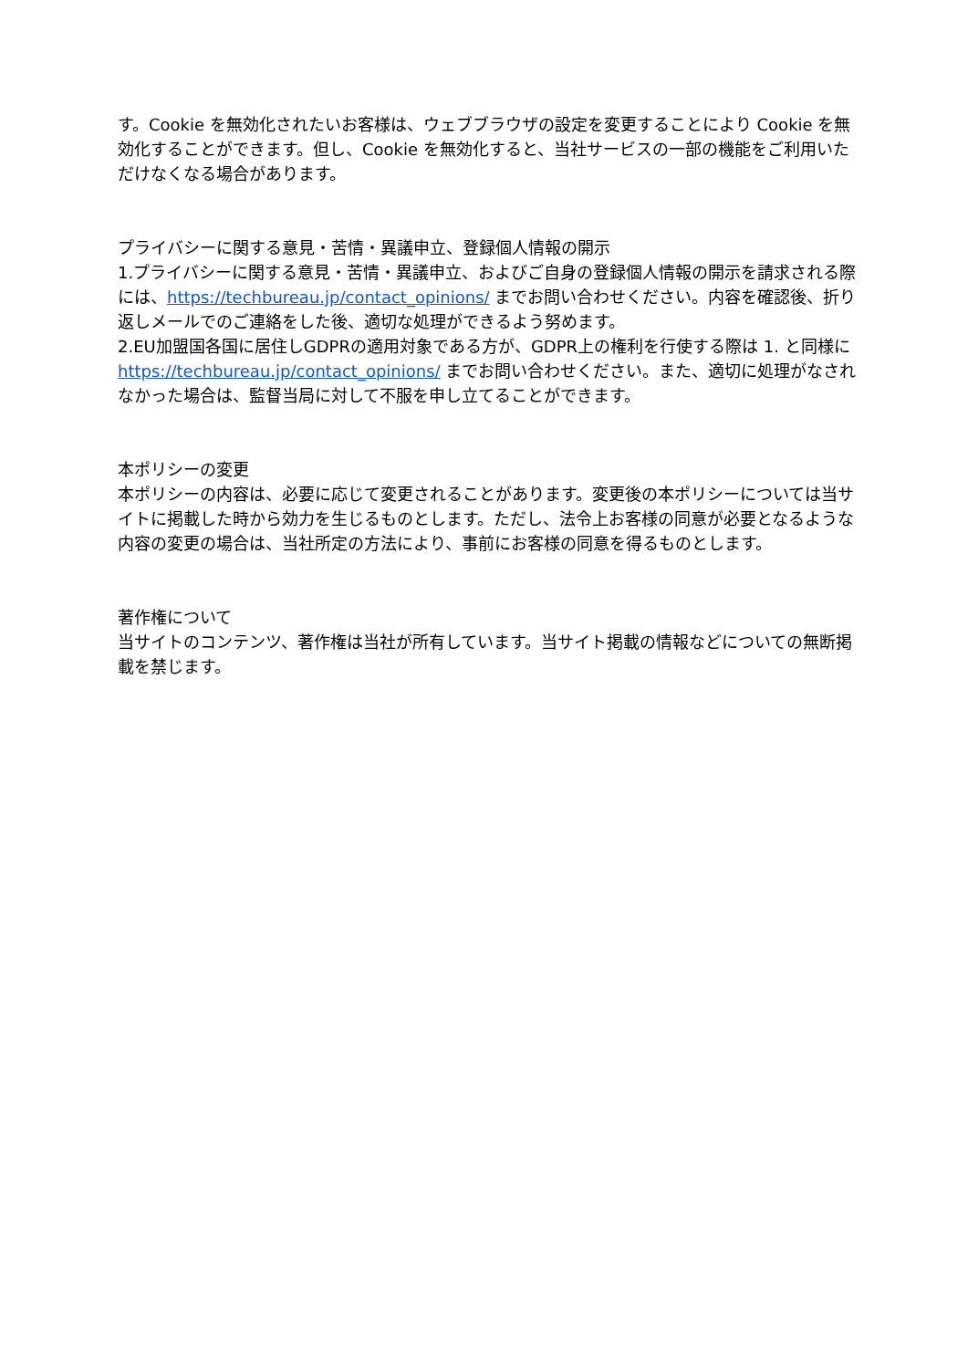す。Cookie を無効化されたいお客様は、ウェブブラウザの設定を変更することにより Cookie を無効化することができます。但し、Cookie を無効化すると、当社サービスの一部の機能をご利用いただけなくなる場合があります。
プライバシーに関する意見・苦情・異議申立、登録個人情報の開示
1.プライバシーに関する意見・苦情・異議申立、およびご自身の登録個人情報の開示を請求される際には、https://techbureau.jp/contact_opinions/ までお問い合わせください。内容を確認後、折り返しメールでのご連絡をした後、適切な処理ができるよう努めます。
2.EU加盟国各国に居住しGDPRの適用対象である方が、GDPR上の権利を行使する際は 1. と同様に https://techbureau.jp/contact_opinions/ までお問い合わせください。また、適切に処理がなされなかった場合は、監督当局に対して不服を申し立てることができます。
本ポリシーの変更
本ポリシーの内容は、必要に応じて変更されることがあります。変更後の本ポリシーについては当サイトに掲載した時から効力を生じるものとします。ただし、法令上お客様の同意が必要となるような内容の変更の場合は、当社所定の方法により、事前にお客様の同意を得るものとします。
著作権について
当サイトのコンテンツ、著作権は当社が所有しています。当サイト掲載の情報などについての無断掲載を禁じます。